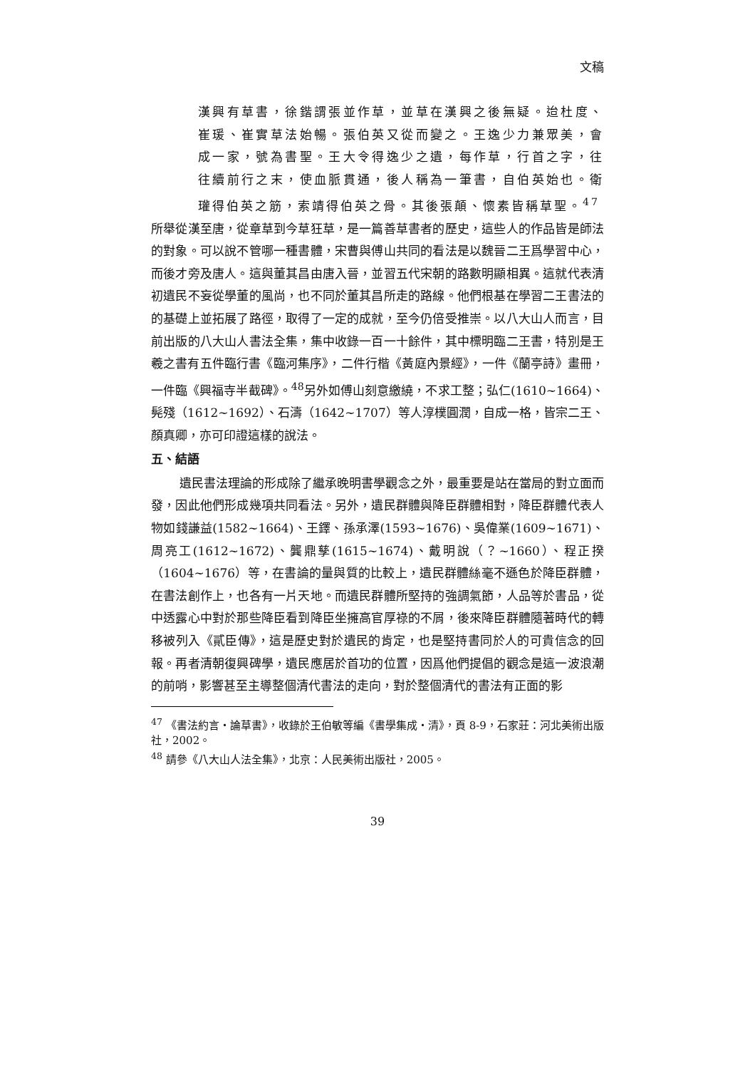文稿
漢興有草書，徐鍇謂張並作草，並草在漢興之後無疑。迨杜度、崔瑗、崔實草法始暢。張伯英又從而變之。王逸少力兼眾美，會成一家，號為書聖。王大令得逸少之遺，每作草，行首之字，往往續前行之末，使血脈貫通，後人稱為一筆書，自伯英始也。衛瓘得伯英之筋，索靖得伯英之骨。其後張顛、懷素皆稱草聖。<sup>47</sup>
所舉從漢至唐，從章草到今草狂草，是一篇善草書者的歷史，這些人的作品皆是師法的對象。可以說不管哪一種書體，宋曹與傅山共同的看法是以魏晉二王爲學習中心，而後才旁及唐人。這與董其昌由唐入晉，並習五代宋朝的路數明顯相異。這就代表清初遺民不妄從學董的風尚，也不同於董其昌所走的路線。他們根基在學習二王書法的的基礎上並拓展了路徑，取得了一定的成就，至今仍倍受推崇。以八大山人而言，目前出版的八大山人書法全集，集中收錄一百一十餘件，其中標明臨二王書，特別是王羲之書有五件臨行書《臨河集序》，二件行楷《黃庭內景經》，一件《蘭亭詩》畫冊，一件臨《興福寺半截碑》。<sup>48</sup>另外如傅山刻意繳繞，不求工整；弘仁(1610~1664)、髡殘（1612~1692）、石濤（1642~1707）等人淳樸圓潤，自成一格，皆宗二王、顏真卿，亦可印證這樣的說法。
五、結語
遺民書法理論的形成除了繼承晚明書學觀念之外，最重要是站在當局的對立面而發，因此他們形成幾項共同看法。另外，遺民群體與降臣群體相對，降臣群體代表人物如錢謙益(1582~1664)、王鐸、孫承澤(1593~1676)、吳偉業(1609~1671)、周亮工(1612~1672)、龔鼎孳(1615~1674)、戴明說（？~1660）、程正揆（1604~1676）等，在書論的量與質的比較上，遺民群體絲毫不遜色於降臣群體，在書法創作上，也各有一片天地。而遺民群體所堅持的強調氣節，人品等於書品，從中透露心中對於那些降臣看到降臣坐擁高官厚祿的不屑，後來降臣群體隨著時代的轉移被列入《貳臣傳》，這是歷史對於遺民的肯定，也是堅持書同於人的可貴信念的回報。再者清朝復興碑學，遺民應居於首功的位置，因爲他們提倡的觀念是這一波浪潮的前哨，影響甚至主導整個清代書法的走向，對於整個清代的書法有正面的影
<sup>47</sup> 《書法約言・論草書》，收錄於王伯敏等編《書學集成・清》，頁 8-9，石家莊：河北美術出版社，2002。
<sup>48</sup> 請參《八大山人法全集》，北京：人民美術出版社，2005。
39